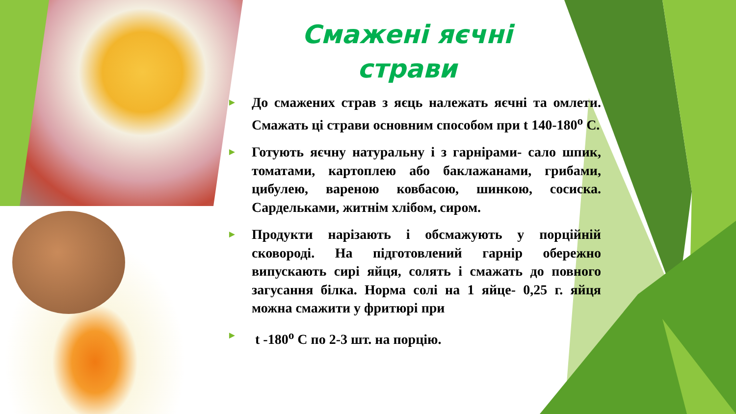Смажені яєчні страви
► До смажених страв з яєць належать яєчні та омлети. Смажать ці страви основним способом при t 140-180<sup>о</sup> С.
► Готують яєчну натуральну і з гарнірами- сало шпик, томатами, картоплею або баклажанами, грибами, цибулею, вареною ковбасою, шинкою, сосиска. Сардельками, житнім хлібом, сиром.
► Продукти нарізають і обсмажують у порційній сковороді. На підготовлений гарнір обережно випускають сирі яйця, солять і смажать до повного загусання білка. Норма солі на 1 яйце- 0,25 г. яйця можна смажити у фритюрі при
► t -180<sup>о</sup> С по 2-3 шт. на порцію.